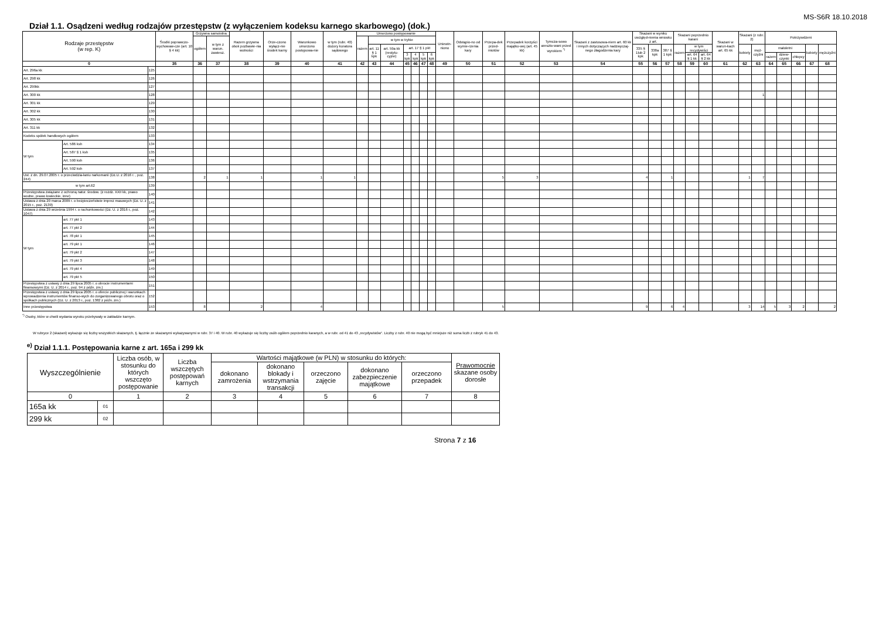MS-S6R 18.10.2018
Dział 1.1. Osądzeni według rodzajów przestępstw (z wyłączeniem kodeksu karnego skarbowego) (dok.)
| Rodzaje przestępstw (w rep. K) | | | Środki poprawczo-wychowaw-cze (art. 10 § 4 kk) | Grzywna samoistna | | Razem grzywna obok pozbawie-nia wolności | Orze-czono wyłącz-nie środek karny | Warunkowo umorzono postępowa-nie | w tym (rubr. 40) dozory kuratora sądowego | Umorzono postępowanie | | | | | | | Uniewin-niono | Odstąpio-no od wymie-rzenia kary | Przepa-dek przed-miotów | Przepadek korzyści majątko-wej (art. 45 kk) | Tymcza-sowo areszto-wani przed wyrokiem <sup>*)</sup> | Skazani z zastosowa-niem art. 60 kk i innych dotyczących nadzwyczaj-nego złagodzenia kary | Skazani w wyniku uwzględ-nienia wniosku z art. | | | Skazani poprzednio karani | | | Skazani w warun-kach art. 65 kk | Skazani (z rubr. 2) | | Pokrzywdzeni | | | | |
| --- | --- | --- | --- | --- | --- | --- | --- | --- | --- | --- | --- | --- | --- | --- | --- | --- | --- | --- | --- | --- | --- | --- | --- | --- | --- | --- | --- | --- | --- | --- | --- | --- | --- | --- | --- | --- |
| | | | | ogółem | w tym z warun. zawiesz. | | | | | razem | w tym w trybie | | | | | | | | | | | | | | | | | | | | | | | | | |
| | | | | | | | | | | | art. 11 § 1 kpk | art. 59a kk (restytu-cyjne) | art. 17 § 1 pkt | | | | | | | | | | 335 § 1lub 2 kpk | 338a kpk | 387 § 1 kpk | razem | w tym recydywiści | | | kobiety | męż-czyźni | małoletni | | | kobiety | mężczyźni |
| | | | | | | | | | | | | | 3 kpk | 4 kpk | 5 kpk | 6 kpk | | | | | | | | | | | art. 64 § 1 kk | art. 64 § 2 kk | | | | razem | dziew-czynki | chłopcy | | |
| 0 | | | 35 | 36 | 37 | 38 | 39 | 40 | 41 | 42 | 43 | 44 | 45 | 46 | 47 | 48 | 49 | 50 | 51 | 52 | 53 | 54 | 55 | 56 | 57 | 58 | 59 | 60 | 61 | 62 | 63 | 64 | 65 | 66 | 67 | 68 |
| Art. 296a kk | | 125 | | | | | | | | | | | | | | | | | | | | | | | | | | | | | | | | | | |
| Art. 298 kk | | 126 | | | | | | | | | | | | | | | | | | | | | | | | | | | | | | | | | | |
| Art. 299kk | | 127 | | | | | | | | | | | | | | | | | | | | | | | | | | | | | | | | | | |
| Art. 300 kk | | 128 | | | | | | | | | | | | | | | | | | | | | | | | | | | | | 1 | | | | | |
| Art. 301 kk | | 129 | | | | | | | | | | | | | | | | | | | | | | | | | | | | | | | | | | |
| Art. 302 kk | | 130 | | | | | | | | | | | | | | | | | | | | | | | | | | | | | | | | | | |
| Art. 305 kk | | 131 | | | | | | | | | | | | | | | | | | | | | | | | | | | | | | | | | | |
| Art. 311 kk | | 132 | | | | | | | | | | | | | | | | | | | | | | | | | | | | | | | | | | |
| Kodeks spółek handlowych ogółem | | 133 | | | | | | | | | | | | | | | | | | | | | | | | | | | | | | | | | | |
| W tym | Art. 586 ksh | 134 | | | | | | | | | | | | | | | | | | | | | | | | | | | | | | | | | | |
| | Art. 587 § 1 ksh | 135 | | | | | | | | | | | | | | | | | | | | | | | | | | | | | | | | | | |
| | Art. 590 ksh | 136 | | | | | | | | | | | | | | | | | | | | | | | | | | | | | | | | | | |
| | Art. 592 ksh | 137 | | | | | | | | | | | | | | | | | | | | | | | | | | | | | | | | | | |
| Ust. z dn. 29.07.2005 r. o przeciwdzia-łaniu narkomanii (Dz.U. z 2016 r. , poz. 244) | | 138 | | 2 | 1 | 1 | | 1 | 1 | | | | | | | | | | 5 | 3 | | | 4 | | 1 | | | | | 1 | 7 | | | | | |
| w tym art.62 | | 139 | | | | | | | | | | | | | | | | | | | | | | | | | | | | | | | | | | |
| Przestępstwa związane z ochroną natur. środow. (z rozdz. XXII kk, prawo wodne, prawo łowieckie, inne) | | 140 | | | | | | | | | | | | | | | | | | | | | | | | | | | | | | | | | | |
| Ustawa z dnia 20 marca 2009 r. o bezpieczeństwie imprez masowych (Dz. U. z 2015 r., poz. 2139) | | 141 | | | | | | | | | | | | | | | | | | | | | | | | | | | | | | | | | | |
| Ustawa z dnia 29 września 1994 r. o rachunkowości (Dz. U. z 2016 r., poz. 1047) | | 142 | | | | | | | | | | | | | | | | | | | | | | | | | | | | | | | | | | |
| W tym | art. 77 pkt 1 | 143 | | | | | | | | | | | | | | | | | | | | | | | | | | | | | | | | | | |
| | art. 77 pkt 2 | 144 | | | | | | | | | | | | | | | | | | | | | | | | | | | | | | | | | | |
| | art. 78 pkt 1 | 145 | | | | | | | | | | | | | | | | | | | | | | | | | | | | | | | | | | |
| | art. 79 pkt 1 | 146 | | | | | | | | | | | | | | | | | | | | | | | | | | | | | | | | | | |
| | art. 79 pkt 2 | 147 | | | | | | | | | | | | | | | | | | | | | | | | | | | | | | | | | | |
| | art. 79 pkt 3 | 148 | | | | | | | | | | | | | | | | | | | | | | | | | | | | | | | | | | |
| | art. 79 pkt 4 | 149 | | | | | | | | | | | | | | | | | | | | | | | | | | | | | | | | | | |
| | art. 79 pkt 5 | 150 | | | | | | | | | | | | | | | | | | | | | | | | | | | | | | | | | | |
| Przestępstwa z ustawy z dnia 29 lipca 2005 r. o obrocie instrumentami finansowymi (Dz. U. z 2014 r., poz. 94 z późn. zm.) | | 151 | | | | | | | | | | | | | | | | | | | | | | | | | | | | | | | | | | |
| Przestępstwa z ustawy z dnia 29 lipca 2005 r. o ofercie publicznej i warunkach wprowadzenia instrumentów finanso-wych do zorganizowanego obrotu oraz o spółkach publicznych (Dz. U. z 2013 r., poz. 1382 z późn. zm.) | | 152 | | | | | | | | | | | | | | | | | | | | | | | | | | | | | | | | | | |
| Inne przestępstwa | | 153 | | 8 | | 2 | | 4 | | | | | | | | | | | 5 | | | | 9 | | 6 | 4 | | | | 3 | 14 | 5 | 3 | 2 | | 2 |
<sup>*)</sup> Osoby, które w chwili wydania wyroku przebywały w zakładzie karnym.
W rubryce 2 (skazani) wykazuje się liczby wszystkich skazanych, tj. łącznie ze skazanymi wykazywanymi w rubr. 37 i 40. W rubr. 40 wykazuje się liczby osób ogółem poprzednio karanych, a w rubr. od 41 do 43 „recydywistów”. Liczby z rubr. 40 nie mogą być mniejsze niż suma liczb z rubryk 41 do 43.
<sup>e)</sup> Dział 1.1.1. Postępowania karne z art. 165a i 299 kk
| Wyszczególnienie | | Liczba osób, w stosunku do których wszczęto postępowanie | Liczba wszczętych postępowań karnych | Wartości majątkowe (w PLN) w stosunku do których: | | | | | Prawomocnie skazane osoby dorosłe |
| --- | --- | --- | --- | --- | --- | --- | --- | --- | --- |
| | | | | dokonano zamrożenia | dokonano blokady i wstrzymania transakcji | orzeczono zajęcie | dokonano zabezpieczenie majątkowe | orzeczono przepadek | |
| 0 | | 1 | 2 | 3 | 4 | 5 | 6 | 7 | 8 |
| 165a kk | 01 | | | | | | | | |
| 299 kk | 02 | | | | | | | | |
Strona 7 z 16